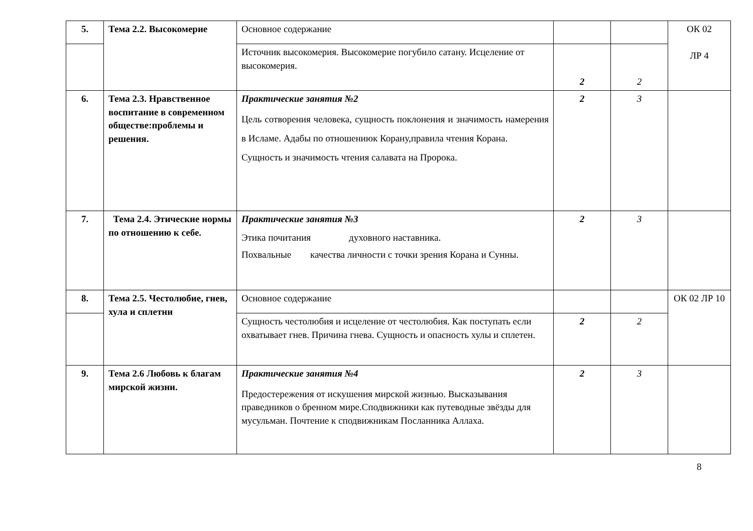| 5. | Тема 2.2. Высокомерие | Основное содержание | | | ОК 02 ЛР 4 |
| | | Источник высокомерия. Высокомерие погубило сатану. Исцеление от высокомерия. | 2 | 2 | |
| 6. | Тема 2.3. Нравственное воспитание в современном обществе:проблемы и решения. | Практические занятия №2 Цель сотворения человека, сущность поклонения и значимость намерения в Исламе. Адабы по отношениюк Корану,правила чтения Корана. Сущность и значимость чтения салавата на Пророка. | 2 | 3 | |
| 7. | Тема 2.4. Этические нормы по отношению к себе. | Практические занятия №3 Этика почитания духовного наставника. Похвальные качества личности с точки зрения Корана и Сунны. | 2 | 3 | |
| 8. | Тема 2.5. Честолюбие, гнев, хула и сплетни | Основное содержание | | | ОК 02 ЛР 10 |
| | | Сущность честолюбия и исцеление от честолюбия. Как поступать если охватывает гнев. Причина гнева. Сущность и опасность хулы и сплетен. | 2 | 2 | |
| 9. | Тема 2.6 Любовь к благам мирской жизни. | Практические занятия №4 Предостережения от искушения мирской жизнью. Высказывания праведников о бренном мире.Сподвижники как путеводные звёзды для мусульман. Почтение к сподвижникам Посланника Аллаха. | 2 | 3 | |
8